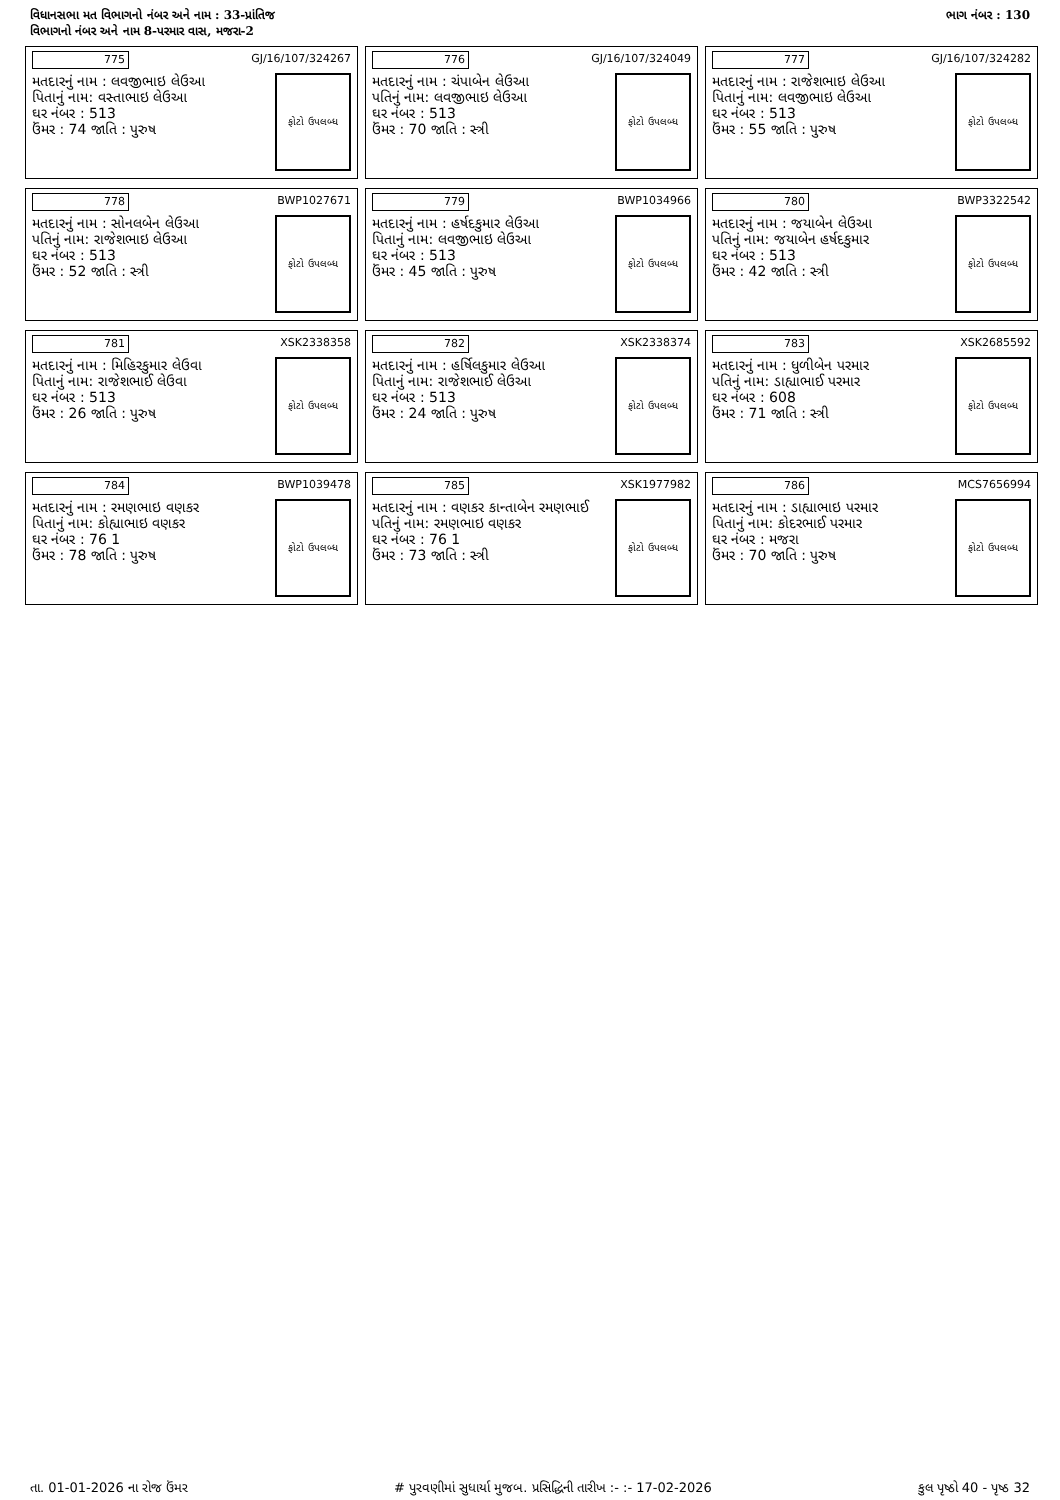વિધાનસભા મત વિભાગનો નંબર અને નામ : 33-પ્રાંતિજ
વિભાગનો નંબર અને નામ 8-પરમાર વાસ, મજરા-2
ભાગ નંબર : 130
775 GJ/16/107/324267
મતદારનું નામ : લવજીભાઇ લેઉઆ
પિતાનું નામ: વસ્તાભાઇ લેઉઆ
ઘર નંબર : 513
ઉંમર : 74 જાતિ : પુરુષ
ફોટો ઉપલબ્ધ
776 GJ/16/107/324049
મતદારનું નામ : ચંપાબેન લેઉઆ
પતિનું નામ: લવજીભાઇ લેઉઆ
ઘર નંબર : 513
ઉંમર : 70 જાતિ : સ્ત્રી
ફોટો ઉપલબ્ધ
777 GJ/16/107/324282
મતદારનું નામ : રાજેશભાઇ લેઉઆ
પિતાનું નામ: લવજીભાઇ લેઉઆ
ઘર નંબર : 513
ઉંમર : 55 જાતિ : પુરુષ
ફોટો ઉપલબ્ધ
778 BWP1027671
મતદારનું નામ : સોનલબેન લેઉઆ
પતિનું નામ: રાજેશભાઇ લેઉઆ
ઘર નંબર : 513
ઉંમર : 52 જાતિ : સ્ત્રી
ફોટો ઉપલબ્ધ
779 BWP1034966
મતદારનું નામ : હર્ષદકુમાર લેઉઆ
પિતાનું નામ: લવજીભાઇ લેઉઆ
ઘર નંબર : 513
ઉંમર : 45 જાતિ : પુરુષ
ફોટો ઉપલબ્ધ
780 BWP3322542
મતદારનું નામ : જયાબેન લેઉઆ
પતિનું નામ: જયાબેન હર્ષદકુમાર
ઘર નંબર : 513
ઉંમર : 42 જાતિ : સ્ત્રી
ફોટો ઉપલબ્ધ
781 XSK2338358
મતદારનું નામ : મિહિરકુમાર લેઉવા
પિતાનું નામ: રાજેશભાઈ લેઉવા
ઘર નંબર : 513
ઉંમર : 26 જાતિ : પુરુષ
ફોટો ઉપલબ્ધ
782 XSK2338374
મતદારનું નામ : હર્ષિલકુમાર લેઉઆ
પિતાનું નામ: રાજેશભાઈ લેઉઆ
ઘર નંબર : 513
ઉંમર : 24 જાતિ : પુરુષ
ફોટો ઉપલબ્ધ
783 XSK2685592
મતદારનું નામ : ધુળીબેન પરમાર
પતિનું નામ: ડાહ્યાભાઈ પરમાર
ઘર નંબર : 608
ઉંમર : 71 જાતિ : સ્ત્રી
ફોટો ઉપલબ્ધ
784 BWP1039478
મતદારનું નામ : રમણભાઇ વણકર
પિતાનું નામ: કોહ્યાભાઇ વણકર
ઘર નંબર : 76 1
ઉંમર : 78 જાતિ : પુરુષ
ફોટો ઉપલબ્ધ
785 XSK1977982
મતદારનું નામ : વણકર કાન્તાબેન રમણભાઈ
પતિનું નામ: રમણભાઇ વણકર
ઘર નંબર : 76 1
ઉંમર : 73 જાતિ : સ્ત્રી
ફોટો ઉપલબ્ધ
786 MCS7656994
મતદારનું નામ : ડાહ્યાભાઇ પરમાર
પિતાનું નામ: કોદરભાઈ પરમાર
ઘર નંબર : મજરા
ઉંમર : 70 જાતિ : પુરુષ
ફોટો ઉપલબ્ધ
તા. 01-01-2026 ના રોજ ઉંમર # પુરવણીમાં સુધાર્યા મુજબ. પ્રસિદ્ધિની તારીખ :- :- 17-02-2026 કુલ પૃષ્ઠો 40 - પૃષ્ઠ 32